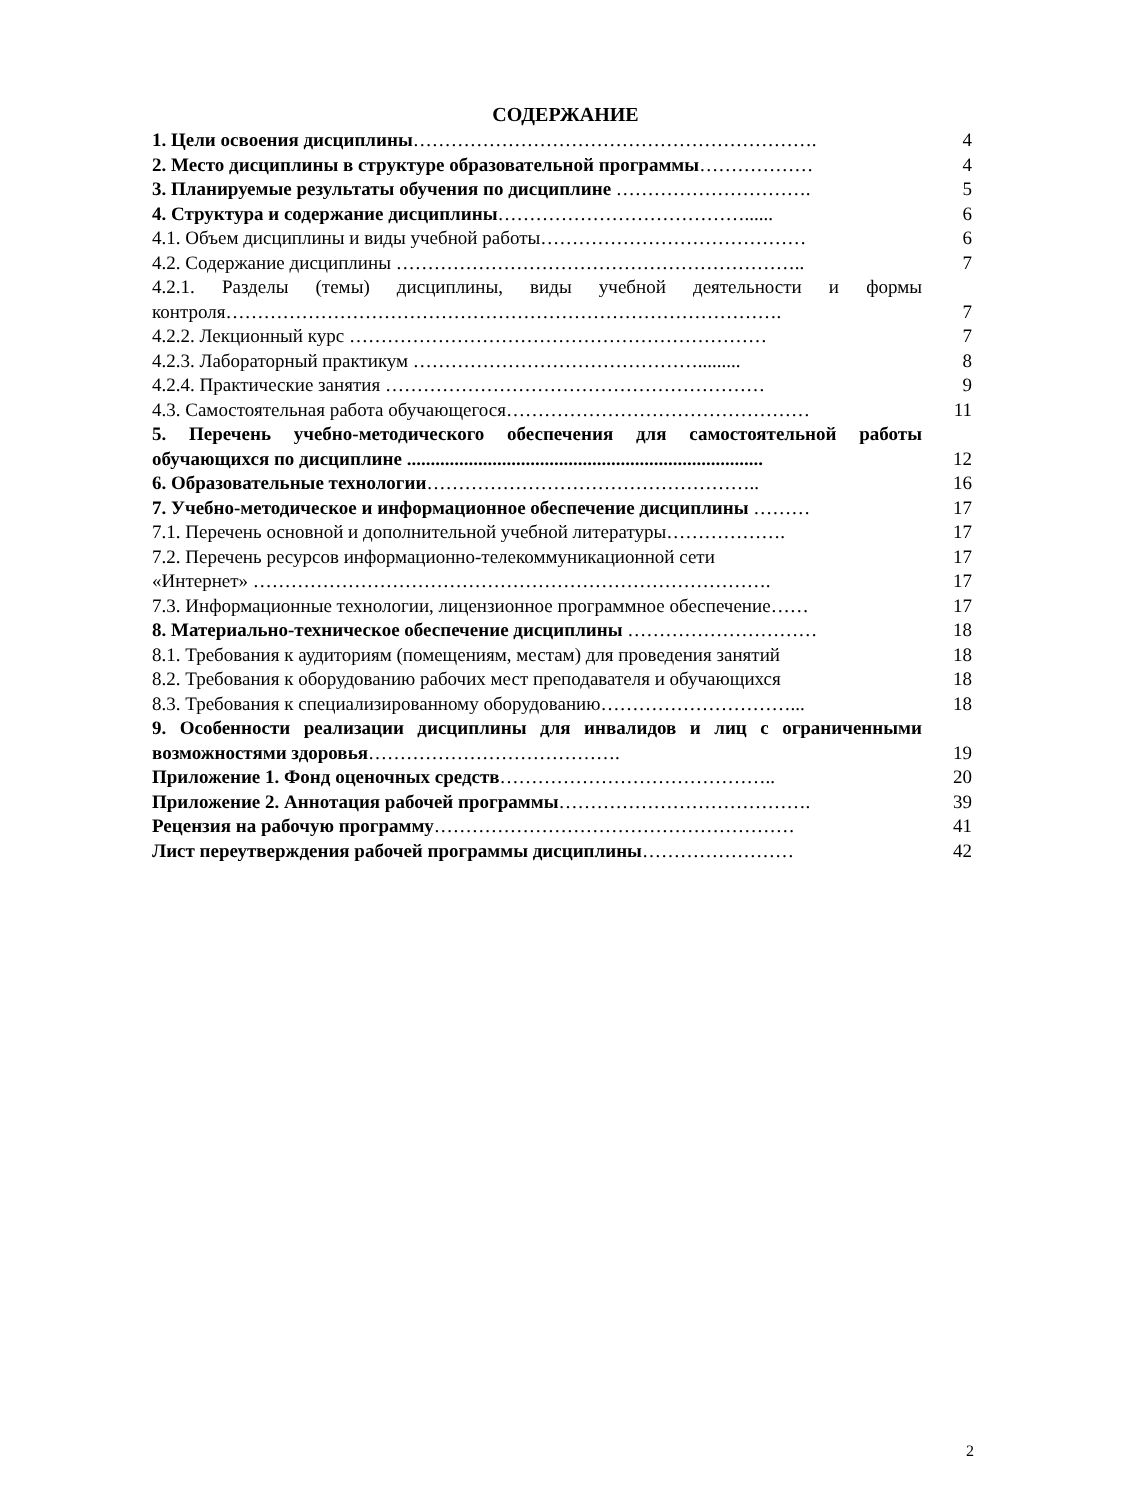СОДЕРЖАНИЕ
| 1. Цели освоения дисциплины ………………………………………………………. | 4 |
| 2. Место дисциплины в структуре образовательной программы ……………… | 4 |
| 3. Планируемые результаты обучения по дисциплине …………………………. | 5 |
| 4. Структура и содержание дисциплины …………………………………...... | 6 |
| 4.1. Объем дисциплины и виды учебной работы…………………………………… | 6 |
| 4.2. Содержание дисциплины ……………………………………………………….. | 7 |
| 4.2.1. Разделы (темы) дисциплины, виды учебной деятельности и формы контроля……………………………………………………………………………. | 7 |
| 4.2.2. Лекционный курс ………………………………………………………… | 7 |
| 4.2.3. Лабораторный практикум ………………………………………......... | 8 |
| 4.2.4. Практические занятия …………………………………………………… | 9 |
| 4.3. Самостоятельная работа обучающегося………………………………………… | 11 |
| 5. Перечень учебно-методического обеспечения для самостоятельной работы обучающихся по дисциплине ........................................................................... | 12 |
| 6. Образовательные технологии …………………………………………….. | 16 |
| 7. Учебно-методическое и информационное обеспечение дисциплины ……… | 17 |
| 7.1. Перечень основной и дополнительной учебной литературы………………. | 17 |
| 7.2. Перечень ресурсов информационно-телекоммуникационной сети | 17 |
| «Интернет» ………………………………………………………………………. | 17 |
| 7.3. Информационные технологии, лицензионное программное обеспечение…… | 17 |
| 8. Материально-техническое обеспечение дисциплины ………………………… | 18 |
| 8.1. Требования к аудиториям (помещениям, местам) для проведения занятий | 18 |
| 8.2. Требования к оборудованию рабочих мест преподавателя и обучающихся | 18 |
| 8.3. Требования к специализированному оборудованию…………………………... | 18 |
| 9. Особенности реализации дисциплины для инвалидов и лиц с ограниченными возможностями здоровья …………………………………. | 19 |
| Приложение 1. Фонд оценочных средств …………………………………….. | 20 |
| Приложение 2. Аннотация рабочей программы …………………………………. | 39 |
| Рецензия на рабочую программу ………………………………………………… | 41 |
| Лист переутверждения рабочей программы дисциплины …………………… | 42 |
2